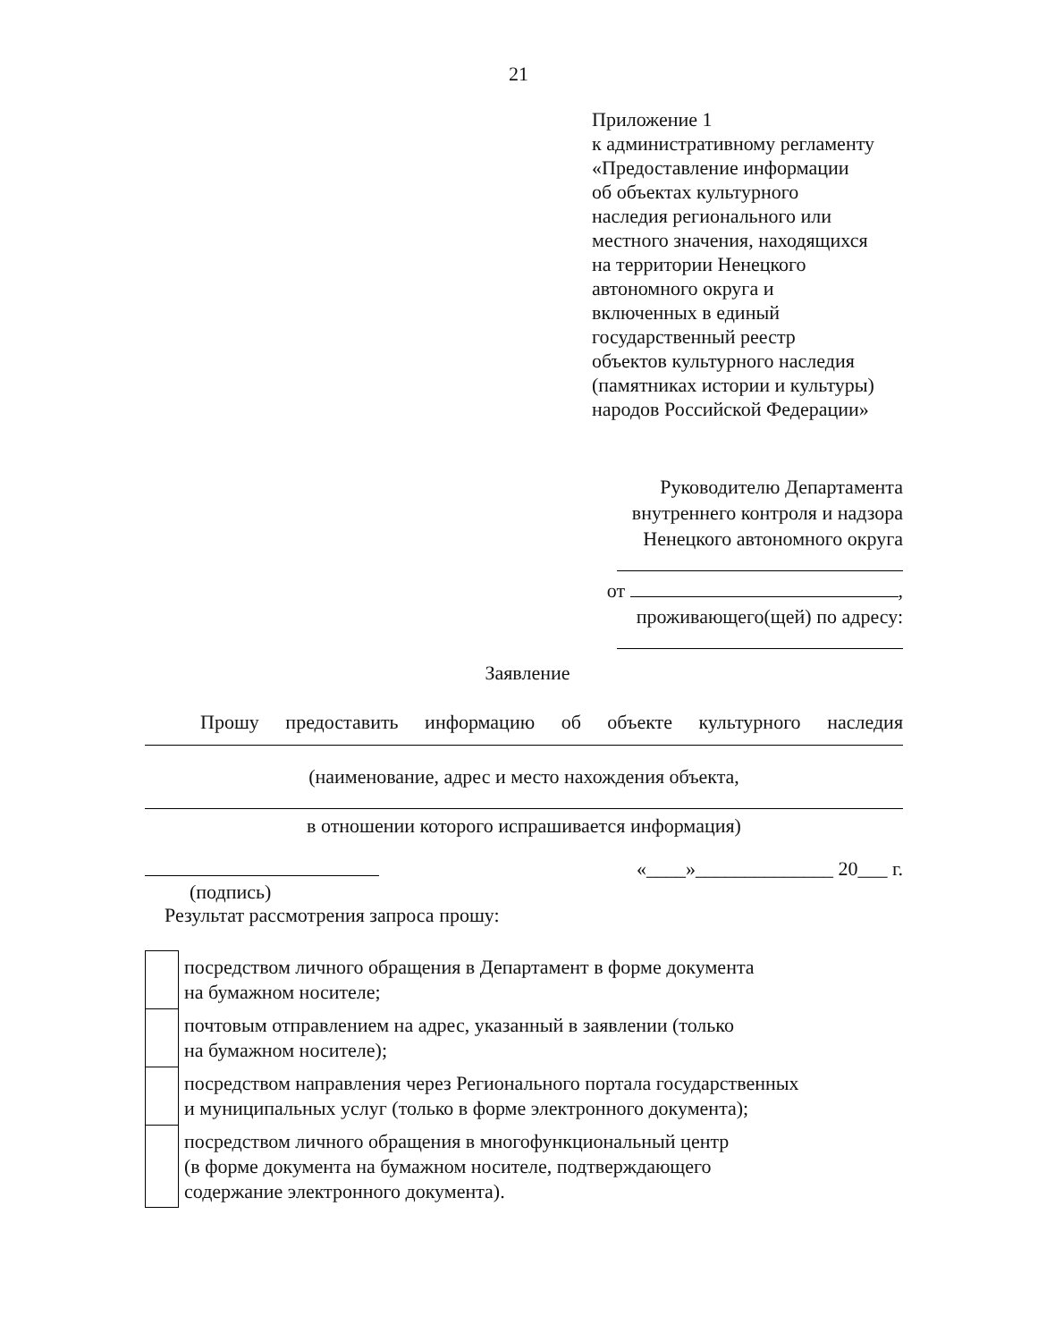21
Приложение 1
к административному регламенту
«Предоставление информации
об объектах культурного
наследия регионального или
местного значения, находящихся
на территории Ненецкого
автономного округа и
включенных в единый
государственный реестр
объектов культурного наследия
(памятниках истории и культуры)
народов Российской Федерации»
Руководителю Департамента
внутреннего контроля и надзора
Ненецкого автономного округа
от ,
проживающего(щей) по адресу:
Заявление
Прошу предоставить информацию об объекте культурного наследия
(наименование, адрес и место нахождения объекта,
в отношении которого испрашивается информация)
«____»______________ 20___ г.
(подпись)
Результат рассмотрения запроса прошу:
| | посредством личного обращения в Департамент в форме документа на бумажном носителе; |
| | почтовым отправлением на адрес, указанный в заявлении (только на бумажном носителе); |
| | посредством направления через Регионального портала государственных и муниципальных услуг (только в форме электронного документа); |
| | посредством личного обращения в многофункциональный центр (в форме документа на бумажном носителе, подтверждающего содержание электронного документа). |